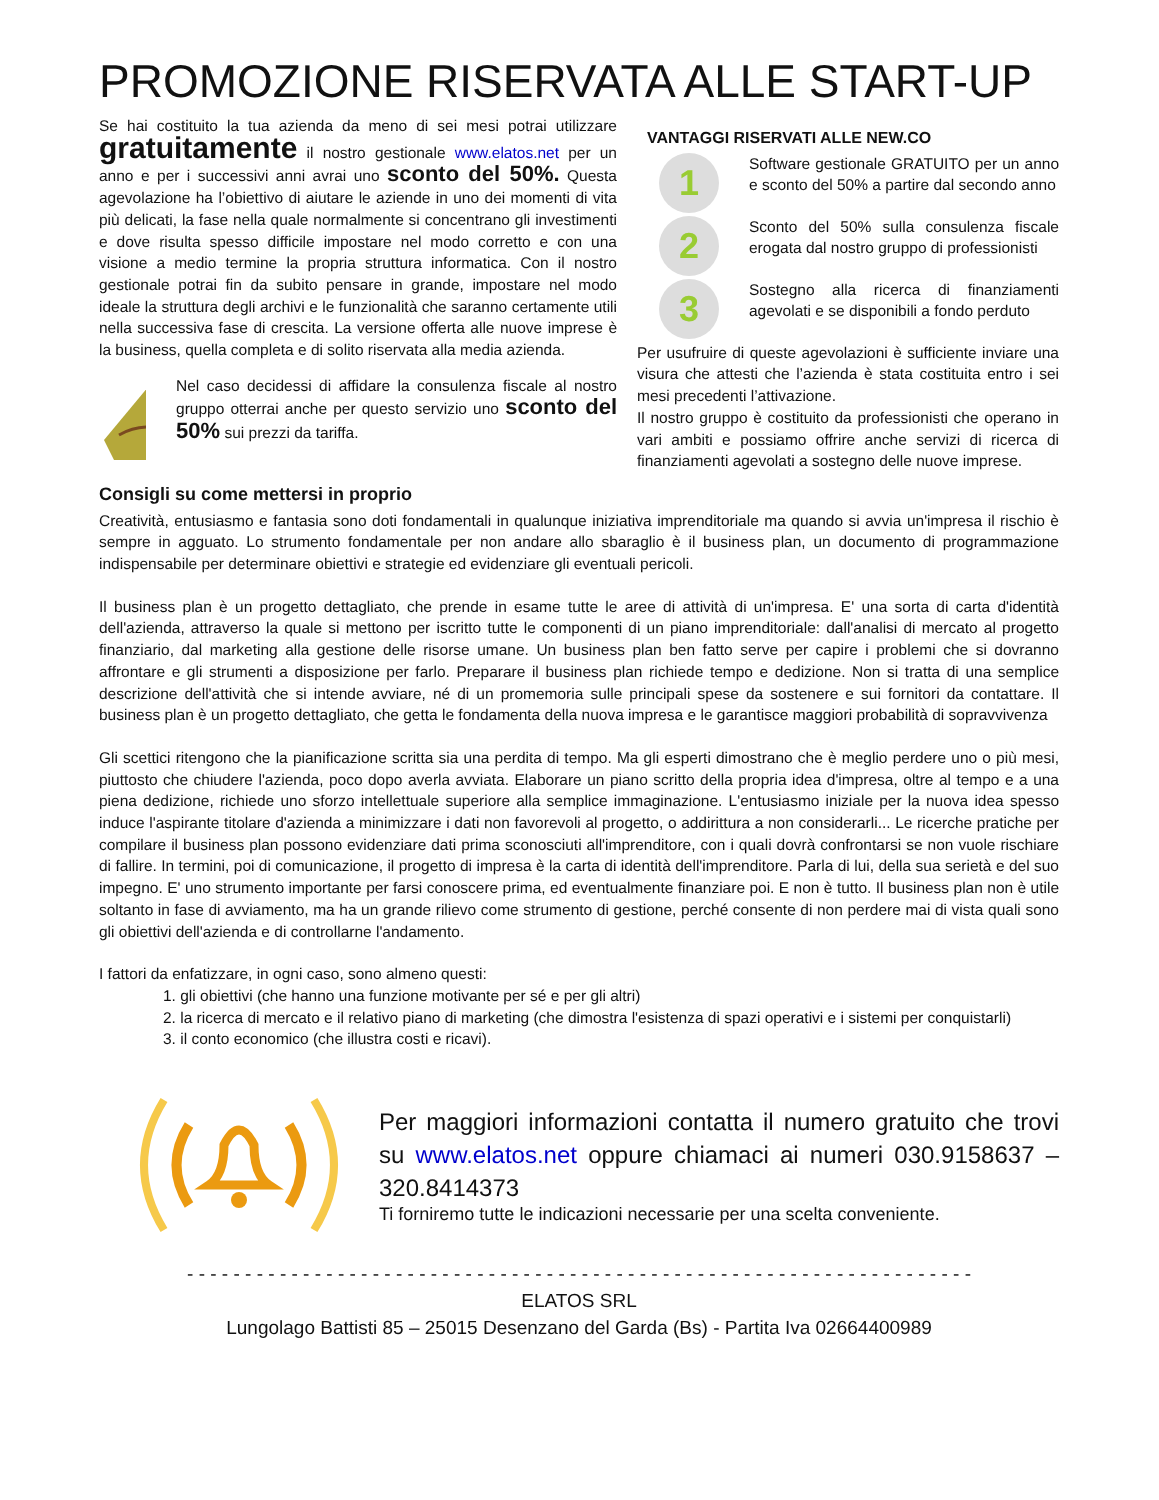PROMOZIONE RISERVATA ALLE START-UP
Se hai costituito la tua azienda da meno di sei mesi potrai utilizzare gratuitamente il nostro gestionale www.elatos.net per un anno e per i successivi anni avrai uno sconto del 50%. Questa agevolazione ha l’obiettivo di aiutare le aziende in uno dei momenti di vita più delicati, la fase nella quale normalmente si concentrano gli investimenti e dove risulta spesso difficile impostare nel modo corretto e con una visione a medio termine la propria struttura informatica. Con il nostro gestionale potrai fin da subito pensare in grande, impostare nel modo ideale la struttura degli archivi e le funzionalità che saranno certamente utili nella successiva fase di crescita. La versione offerta alle nuove imprese è la business, quella completa e di solito riservata alla media azienda.
Nel caso decidessi di affidare la consulenza fiscale al nostro gruppo otterrai anche per questo servizio uno sconto del 50% sui prezzi da tariffa.
VANTAGGI RISERVATI ALLE NEW.CO
1
Software gestionale GRATUITO per un anno e sconto del 50% a partire dal secondo anno
2
Sconto del 50% sulla consulenza fiscale erogata dal nostro gruppo di professionisti
3
Sostegno alla ricerca di finanziamenti agevolati e se disponibili a fondo perduto
Per usufruire di queste agevolazioni è sufficiente inviare una visura che attesti che l’azienda è stata costituita entro i sei mesi precedenti l’attivazione.
Il nostro gruppo è costituito da professionisti che operano in vari ambiti e possiamo offrire anche servizi di ricerca di finanziamenti agevolati a sostegno delle nuove imprese.
Consigli su come mettersi in proprio
Creatività, entusiasmo e fantasia sono doti fondamentali in qualunque iniziativa imprenditoriale ma quando si avvia un'impresa il rischio è sempre in agguato. Lo strumento fondamentale per non andare allo sbaraglio è il business plan, un documento di programmazione indispensabile per determinare obiettivi e strategie ed evidenziare gli eventuali pericoli.
Il business plan è un progetto dettagliato, che prende in esame tutte le aree di attività di un'impresa. E' una sorta di carta d'identità dell'azienda, attraverso la quale si mettono per iscritto tutte le componenti di un piano imprenditoriale: dall'analisi di mercato al progetto finanziario, dal marketing alla gestione delle risorse umane. Un business plan ben fatto serve per capire i problemi che si dovranno affrontare e gli strumenti a disposizione per farlo. Preparare il business plan richiede tempo e dedizione. Non si tratta di una semplice descrizione dell'attività che si intende avviare, né di un promemoria sulle principali spese da sostenere e sui fornitori da contattare. Il business plan è un progetto dettagliato, che getta le fondamenta della nuova impresa e le garantisce maggiori probabilità di sopravvivenza
Gli scettici ritengono che la pianificazione scritta sia una perdita di tempo. Ma gli esperti dimostrano che è meglio perdere uno o più mesi, piuttosto che chiudere l'azienda, poco dopo averla avviata. Elaborare un piano scritto della propria idea d'impresa, oltre al tempo e a una piena dedizione, richiede uno sforzo intellettuale superiore alla semplice immaginazione. L'entusiasmo iniziale per la nuova idea spesso induce l'aspirante titolare d'azienda a minimizzare i dati non favorevoli al progetto, o addirittura a non considerarli... Le ricerche pratiche per compilare il business plan possono evidenziare dati prima sconosciuti all'imprenditore, con i quali dovrà confrontarsi se non vuole rischiare di fallire. In termini, poi di comunicazione, il progetto di impresa è la carta di identità dell'imprenditore. Parla di lui, della sua serietà e del suo impegno. E' uno strumento importante per farsi conoscere prima, ed eventualmente finanziare poi. E non è tutto. Il business plan non è utile soltanto in fase di avviamento, ma ha un grande rilievo come strumento di gestione, perché consente di non perdere mai di vista quali sono gli obiettivi dell'azienda e di controllarne l'andamento.
I fattori da enfatizzare, in ogni caso, sono almeno questi:
1. gli obiettivi (che hanno una funzione motivante per sé e per gli altri)
2. la ricerca di mercato e il relativo piano di marketing (che dimostra l'esistenza di spazi operativi e i sistemi per conquistarli)
3. il conto economico (che illustra costi e ricavi).
Per maggiori informazioni contatta il numero gratuito che trovi su www.elatos.net oppure chiamaci ai numeri 030.9158637 – 320.8414373
Ti forniremo tutte le indicazioni necessarie per una scelta conveniente.
- - - - - - - - - - - - - - - - - - - - - - - - - - - - - - - - - - - - - - - - - - - - - - - - - - - - - - - - - - - - - - - - - - - -
ELATOS SRL
Lungolago Battisti 85 – 25015 Desenzano del Garda (Bs) - Partita Iva 02664400989